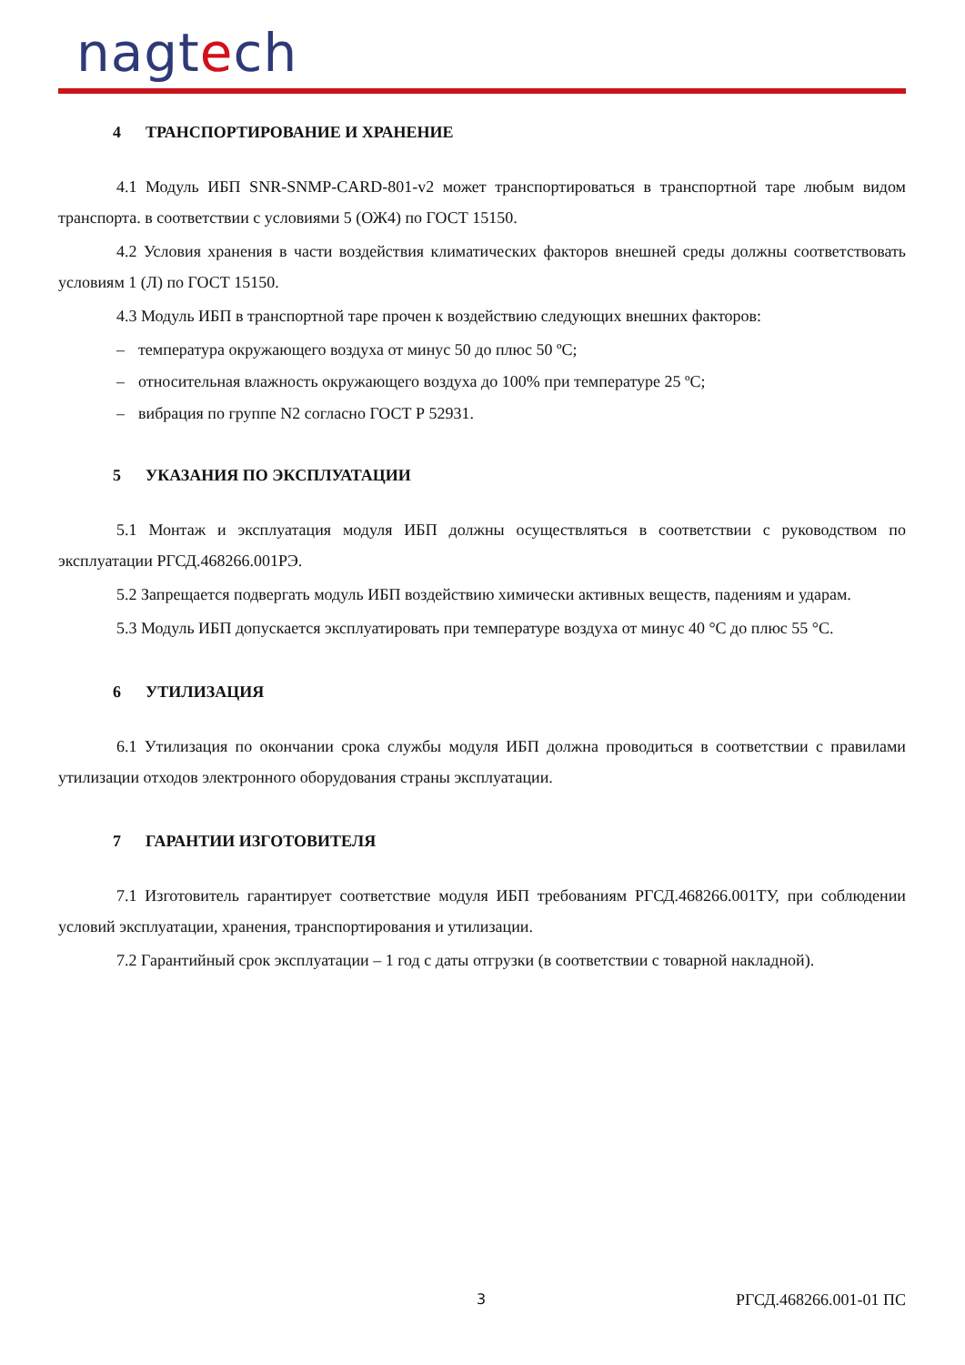nagtech
4 ТРАНСПОРТИРОВАНИЕ И ХРАНЕНИЕ
4.1 Модуль ИБП SNR-SNMP-CARD-801-v2 может транспортироваться в транспортной таре любым видом транспорта. в соответствии с условиями 5 (ОЖ4) по ГОСТ 15150.
4.2 Условия хранения в части воздействия климатических факторов внешней среды должны соответствовать условиям 1 (Л) по ГОСТ 15150.
4.3 Модуль ИБП в транспортной таре прочен к воздействию следующих внешних факторов:
– температура окружающего воздуха от минус 50 до плюс 50 ºС;
– относительная влажность окружающего воздуха до 100% при температуре 25 ºС;
– вибрация по группе N2 согласно ГОСТ Р 52931.
5 УКАЗАНИЯ ПО ЭКСПЛУАТАЦИИ
5.1 Монтаж и эксплуатация модуля ИБП должны осуществляться в соответствии с руководством по эксплуатации РГСД.468266.001РЭ.
5.2 Запрещается подвергать модуль ИБП воздействию химически активных веществ, падениям и ударам.
5.3 Модуль ИБП допускается эксплуатировать при температуре воздуха от минус 40 °С до плюс 55 °С.
6 УТИЛИЗАЦИЯ
6.1 Утилизация по окончании срока службы модуля ИБП должна проводиться в соответствии с правилами утилизации отходов электронного оборудования страны эксплуатации.
7 ГАРАНТИИ ИЗГОТОВИТЕЛЯ
7.1 Изготовитель гарантирует соответствие модуля ИБП требованиям РГСД.468266.001ТУ, при соблюдении условий эксплуатации, хранения, транспортирования и утилизации.
7.2 Гарантийный срок эксплуатации – 1 год с даты отгрузки (в соответствии с товарной накладной).
3 РГСД.468266.001-01 ПС